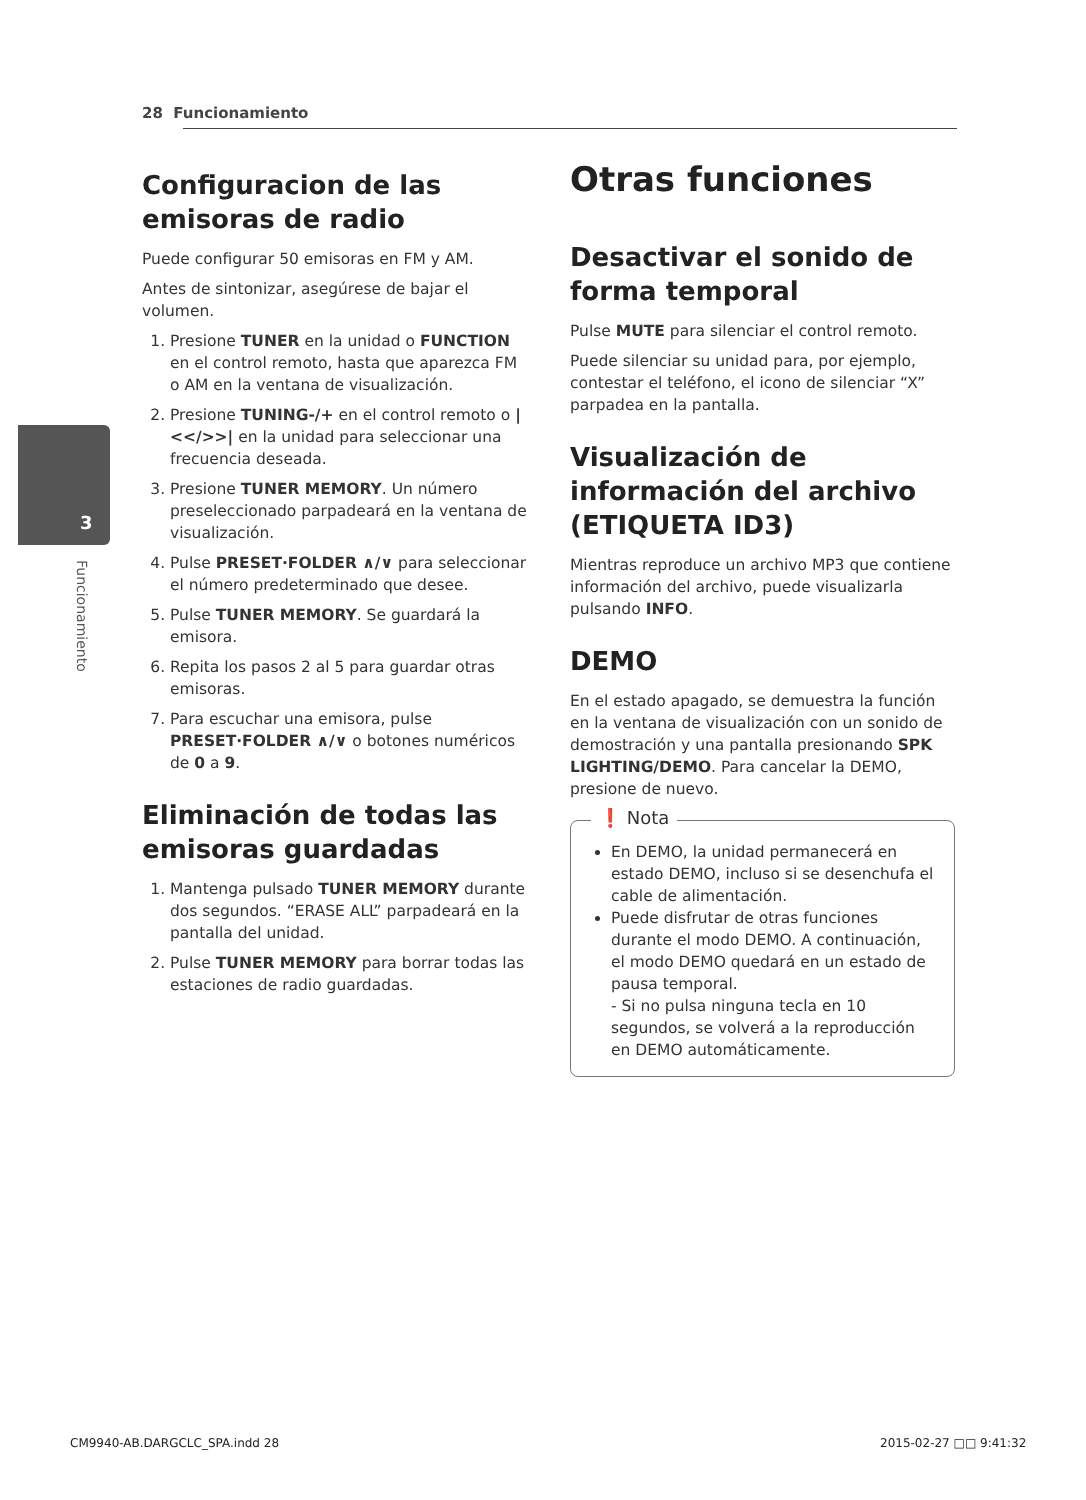28 Funcionamiento
3
Funcionamiento
Configuracion de las emisoras de radio
Puede configurar 50 emisoras en FM y AM.
Antes de sintonizar, asegúrese de bajar el volumen.
1. Presione TUNER en la unidad o FUNCTION en el control remoto, hasta que aparezca FM o AM en la ventana de visualización.
2. Presione TUNING-/+ en el control remoto o |<</>>| en la unidad para seleccionar una frecuencia deseada.
3. Presione TUNER MEMORY. Un número preseleccionado parpadeará en la ventana de visualización.
4. Pulse PRESET·FOLDER ∧/∨ para seleccionar el número predeterminado que desee.
5. Pulse TUNER MEMORY. Se guardará la emisora.
6. Repita los pasos 2 al 5 para guardar otras emisoras.
7. Para escuchar una emisora, pulse PRESET·FOLDER ∧/∨ o botones numéricos de 0 a 9.
Eliminación de todas las emisoras guardadas
1. Mantenga pulsado TUNER MEMORY durante dos segundos. “ERASE ALL” parpadeará en la pantalla del unidad.
2. Pulse TUNER MEMORY para borrar todas las estaciones de radio guardadas.
Otras funciones
Desactivar el sonido de forma temporal
Pulse MUTE para silenciar el control remoto.
Puede silenciar su unidad para, por ejemplo, contestar el teléfono, el icono de silenciar “X” parpadea en la pantalla.
Visualización de información del archivo (ETIQUETA ID3)
Mientras reproduce un archivo MP3 que contiene información del archivo, puede visualizarla pulsando INFO.
DEMO
En el estado apagado, se demuestra la función en la ventana de visualización con un sonido de demostración y una pantalla presionando SPK LIGHTING/DEMO. Para cancelar la DEMO, presione de nuevo.
❗ Nota
En DEMO, la unidad permanecerá en estado DEMO, incluso si se desenchufa el cable de alimentación.
Puede disfrutar de otras funciones durante el modo DEMO. A continuación, el modo DEMO quedará en un estado de pausa temporal.
- Si no pulsa ninguna tecla en 10 segundos, se volverá a la reproducción en DEMO automáticamente.
CM9940-AB.DARGCLC_SPA.indd 28 2015-02-27 □□ 9:41:32